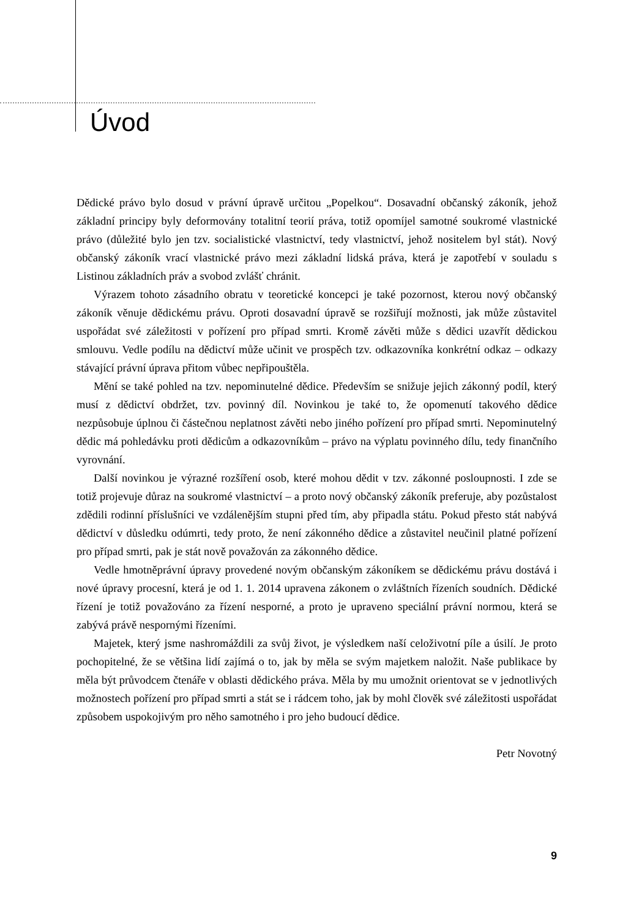Úvod
Dědické právo bylo dosud v právní úpravě určitou „Popelkou“. Dosavadní občanský zákoník, jehož základní principy byly deformovány totalitní teorií práva, totiž opomíjel samotné soukromé vlastnické právo (důležité bylo jen tzv. socialistické vlastnictví, tedy vlastnictví, jehož nositelem byl stát). Nový občanský zákoník vrací vlastnické právo mezi základní lidská práva, která je zapotřebí v souladu s Listinou základních práv a svobod zvlášť chránit.
Výrazem tohoto zásadního obratu v teoretické koncepci je také pozornost, kterou nový občanský zákoník věnuje dědickému právu. Oproti dosavadní úpravě se rozšiřují možnosti, jak může zůstavitel uspořádat své záležitosti v pořízení pro případ smrti. Kromě závěti může s dědici uzavřít dědickou smlouvu. Vedle podílu na dědictví může učinit ve prospěch tzv. odkazovníka konkrétní odkaz – odkazy stávající právní úprava přitom vůbec nepřipouštěla.
Mění se také pohled na tzv. nepominutelné dědice. Především se snižuje jejich zákonný podíl, který musí z dědictví obdržet, tzv. povinný díl. Novinkou je také to, že opomenutí takového dědice nezpůsobuje úplnou či částečnou neplatnost závěti nebo jiného pořízení pro případ smrti. Nepominutelný dědic má pohledávku proti dědicům a odkazovníkům – právo na výplatu povinného dílu, tedy finančního vyrovnání.
Další novinkou je výrazné rozšíření osob, které mohou dědit v tzv. zákonné posloupnosti. I zde se totiž projevuje důraz na soukromé vlastnictví – a proto nový občanský zákoník preferuje, aby pozůstalost zdědili rodinní příslušníci ve vzdálenějším stupni před tím, aby připadla státu. Pokud přesto stát nabývá dědictví v důsledku odúmrti, tedy proto, že není zákonného dědice a zůstavitel neučinil platné pořízení pro případ smrti, pak je stát nově považován za zákonného dědice.
Vedle hmotněprávní úpravy provedené novým občanským zákoníkem se dědickému právu dostává i nové úpravy procesní, která je od 1. 1. 2014 upravena zákonem o zvláštních řízeních soudních. Dědické řízení je totiž považováno za řízení nesporné, a proto je upraveno speciální právní normou, která se zabývá právě nespornými řízeními.
Majetek, který jsme nashromáždili za svůj život, je výsledkem naší celoživotní píle a úsilí. Je proto pochopitelné, že se většina lidí zajímá o to, jak by měla se svým majetkem naložit. Naše publikace by měla být průvodcem čtenáře v oblasti dědického práva. Měla by mu umožnit orientovat se v jednotlivých možnostech pořízení pro případ smrti a stát se i rádcem toho, jak by mohl člověk své záležitosti uspořádat způsobem uspokojivým pro něho samotného i pro jeho budoucí dědice.
Petr Novotný
9